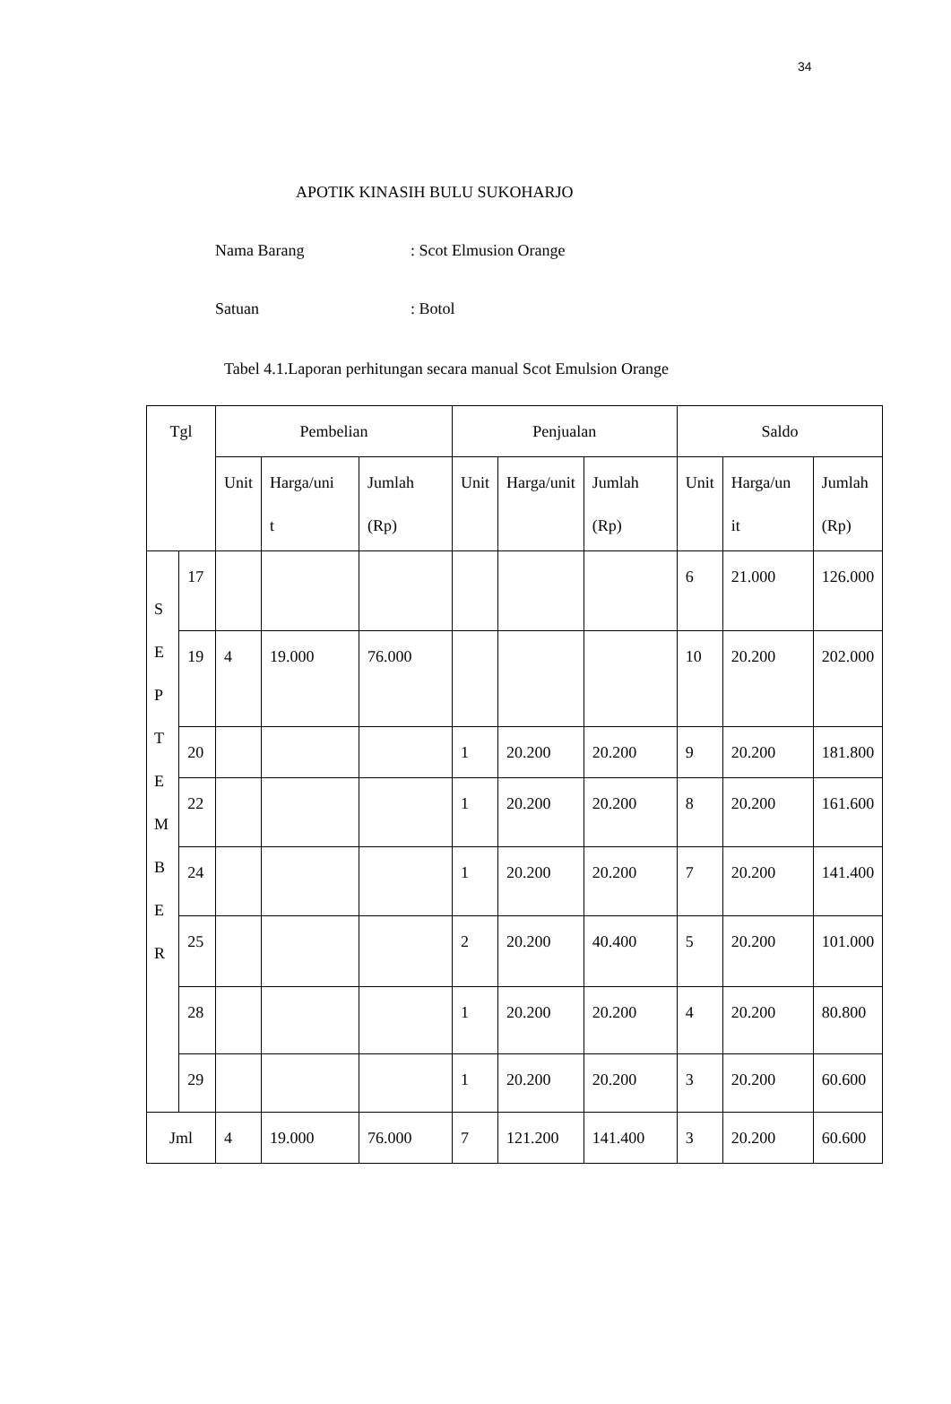34
APOTIK KINASIH BULU SUKOHARJO
Nama Barang: Scot Elmusion Orange
Satuan: Botol
Tabel 4.1.Laporan perhitungan secara manual Scot Emulsion Orange
| Tgl | | Pembelian | | | Penjualan | | | Saldo | | |
| --- | --- | --- | --- | --- | --- | --- | --- | --- | --- | --- |
| | | Unit | Harga/uni t | Jumlah (Rp) | Unit | Harga/unit | Jumlah (Rp) | Unit | Harga/un it | Jumlah (Rp) |
| S E P T E M B E R | 17 | | | | | | | 6 | 21.000 | 126.000 |
| | 19 | 4 | 19.000 | 76.000 | | | | 10 | 20.200 | 202.000 |
| | 20 | | | | 1 | 20.200 | 20.200 | 9 | 20.200 | 181.800 |
| | 22 | | | | 1 | 20.200 | 20.200 | 8 | 20.200 | 161.600 |
| | 24 | | | | 1 | 20.200 | 20.200 | 7 | 20.200 | 141.400 |
| | 25 | | | | 2 | 20.200 | 40.400 | 5 | 20.200 | 101.000 |
| | 28 | | | | 1 | 20.200 | 20.200 | 4 | 20.200 | 80.800 |
| | 29 | | | | 1 | 20.200 | 20.200 | 3 | 20.200 | 60.600 |
| Jml | | 4 | 19.000 | 76.000 | 7 | 121.200 | 141.400 | 3 | 20.200 | 60.600 |